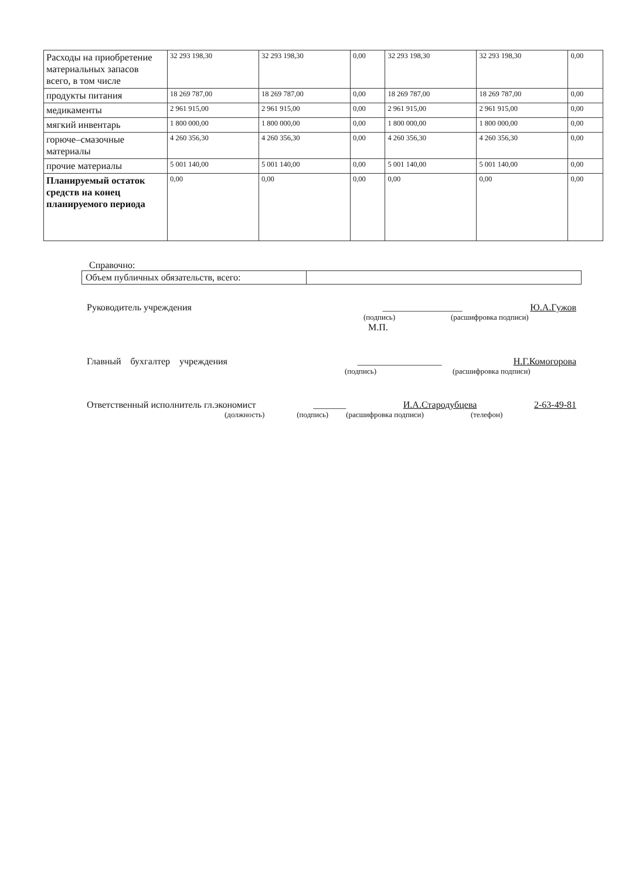| Расходы на приобретение материальных запасов всего, в том числе | 32 293 198,30 | 32 293 198,30 | 0,00 | 32 293 198,30 | 32 293 198,30 | 0,00 |
| продукты питания | 18 269 787,00 | 18 269 787,00 | 0,00 | 18 269 787,00 | 18 269 787,00 | 0,00 |
| медикаменты | 2 961 915,00 | 2 961 915,00 | 0,00 | 2 961 915,00 | 2 961 915,00 | 0,00 |
| мягкий инвентарь | 1 800 000,00 | 1 800 000,00 | 0,00 | 1 800 000,00 | 1 800 000,00 | 0,00 |
| горюче–смазочные материалы | 4 260 356,30 | 4 260 356,30 | 0,00 | 4 260 356,30 | 4 260 356,30 | 0,00 |
| прочие материалы | 5 001 140,00 | 5 001 140,00 | 0,00 | 5 001 140,00 | 5 001 140,00 | 0,00 |
| Планируемый остаток средств на конец планируемого периода | 0,00 | 0,00 | 0,00 | 0,00 | 0,00 | 0,00 |
Справочно:
| Объем публичных обязательств, всего: | |
Руководитель учреждения _________________ Ю.А.Гужов
(подпись) (расшифровка подписи)
М.П.
Главный бухгалтер учреждения __________________ Н.Г.Комогорова
(подпись) (расшифровка подписи)
Ответственный исполнитель гл.экономист _______ И.А.Стародубцева 2-63-49-81
(должность) (подпись) (расшифровка подписи) (телефон)